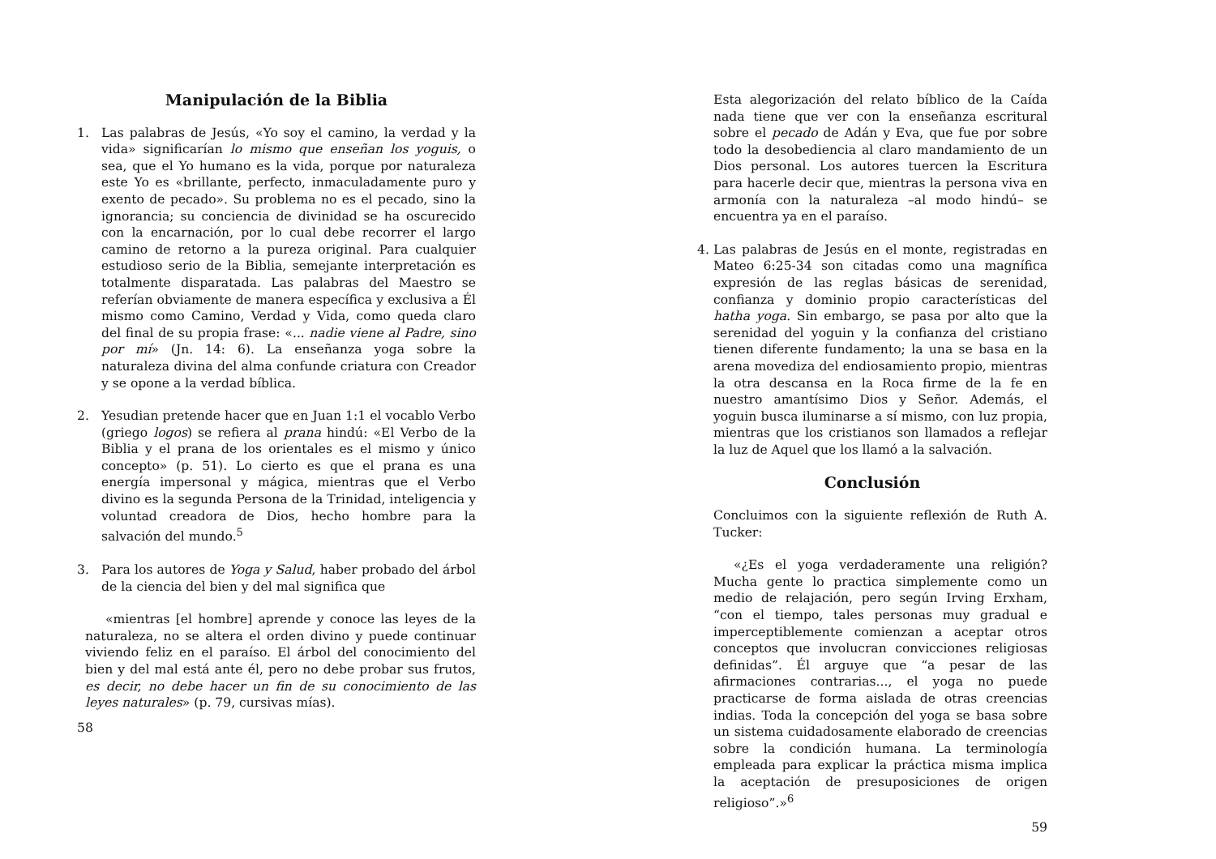Manipulación de la Biblia
1. Las palabras de Jesús, «Yo soy el camino, la verdad y la vida» significarían lo mismo que enseñan los yoguis, o sea, que el Yo humano es la vida, porque por naturaleza este Yo es «brillante, perfecto, inmaculadamente puro y exento de pecado». Su problema no es el pecado, sino la ignorancia; su conciencia de divinidad se ha oscurecido con la encarnación, por lo cual debe recorrer el largo camino de retorno a la pureza original. Para cualquier estudioso serio de la Biblia, semejante interpretación es totalmente disparatada. Las palabras del Maestro se referían obviamente de manera específica y exclusiva a Él mismo como Camino, Verdad y Vida, como queda claro del final de su propia frase: «... nadie viene al Padre, sino por mí» (Jn. 14: 6). La enseñanza yoga sobre la naturaleza divina del alma confunde criatura con Creador y se opone a la verdad bíblica.
2. Yesudian pretende hacer que en Juan 1:1 el vocablo Verbo (griego logos) se refiera al prana hindú: «El Verbo de la Biblia y el prana de los orientales es el mismo y único concepto» (p. 51). Lo cierto es que el prana es una energía impersonal y mágica, mientras que el Verbo divino es la segunda Persona de la Trinidad, inteligencia y voluntad creadora de Dios, hecho hombre para la salvación del mundo.<sup>5</sup>
3. Para los autores de Yoga y Salud, haber probado del árbol de la ciencia del bien y del mal significa que
«mientras [el hombre] aprende y conoce las leyes de la naturaleza, no se altera el orden divino y puede continuar viviendo feliz en el paraíso. El árbol del conocimiento del bien y del mal está ante él, pero no debe probar sus frutos, es decir, no debe hacer un fin de su conocimiento de las leyes naturales» (p. 79, cursivas mías).
58
Esta alegorización del relato bíblico de la Caída nada tiene que ver con la enseñanza escritural sobre el pecado de Adán y Eva, que fue por sobre todo la desobediencia al claro mandamiento de un Dios personal. Los autores tuercen la Escritura para hacerle decir que, mientras la persona viva en armonía con la naturaleza –al modo hindú– se encuentra ya en el paraíso.
4. Las palabras de Jesús en el monte, registradas en Mateo 6:25-34 son citadas como una magnífica expresión de las reglas básicas de serenidad, confianza y dominio propio características del hatha yoga. Sin embargo, se pasa por alto que la serenidad del yoguin y la confianza del cristiano tienen diferente fundamento; la una se basa en la arena movediza del endiosamiento propio, mientras la otra descansa en la Roca firme de la fe en nuestro amantísimo Dios y Señor. Además, el yoguin busca iluminarse a sí mismo, con luz propia, mientras que los cristianos son llamados a reflejar la luz de Aquel que los llamó a la salvación.
Conclusión
Concluimos con la siguiente reflexión de Ruth A. Tucker:
«¿Es el yoga verdaderamente una religión? Mucha gente lo practica simplemente como un medio de relajación, pero según Irving Erxham, “con el tiempo, tales personas muy gradual e imperceptiblemente comienzan a aceptar otros conceptos que involucran convicciones religiosas definidas”. Él arguye que “a pesar de las afirmaciones contrarias..., el yoga no puede practicarse de forma aislada de otras creencias indias. Toda la concepción del yoga se basa sobre un sistema cuidadosamente elaborado de creencias sobre la condición humana. La terminología empleada para explicar la práctica misma implica la aceptación de presuposiciones de origen religioso”.»<sup>6</sup>
59